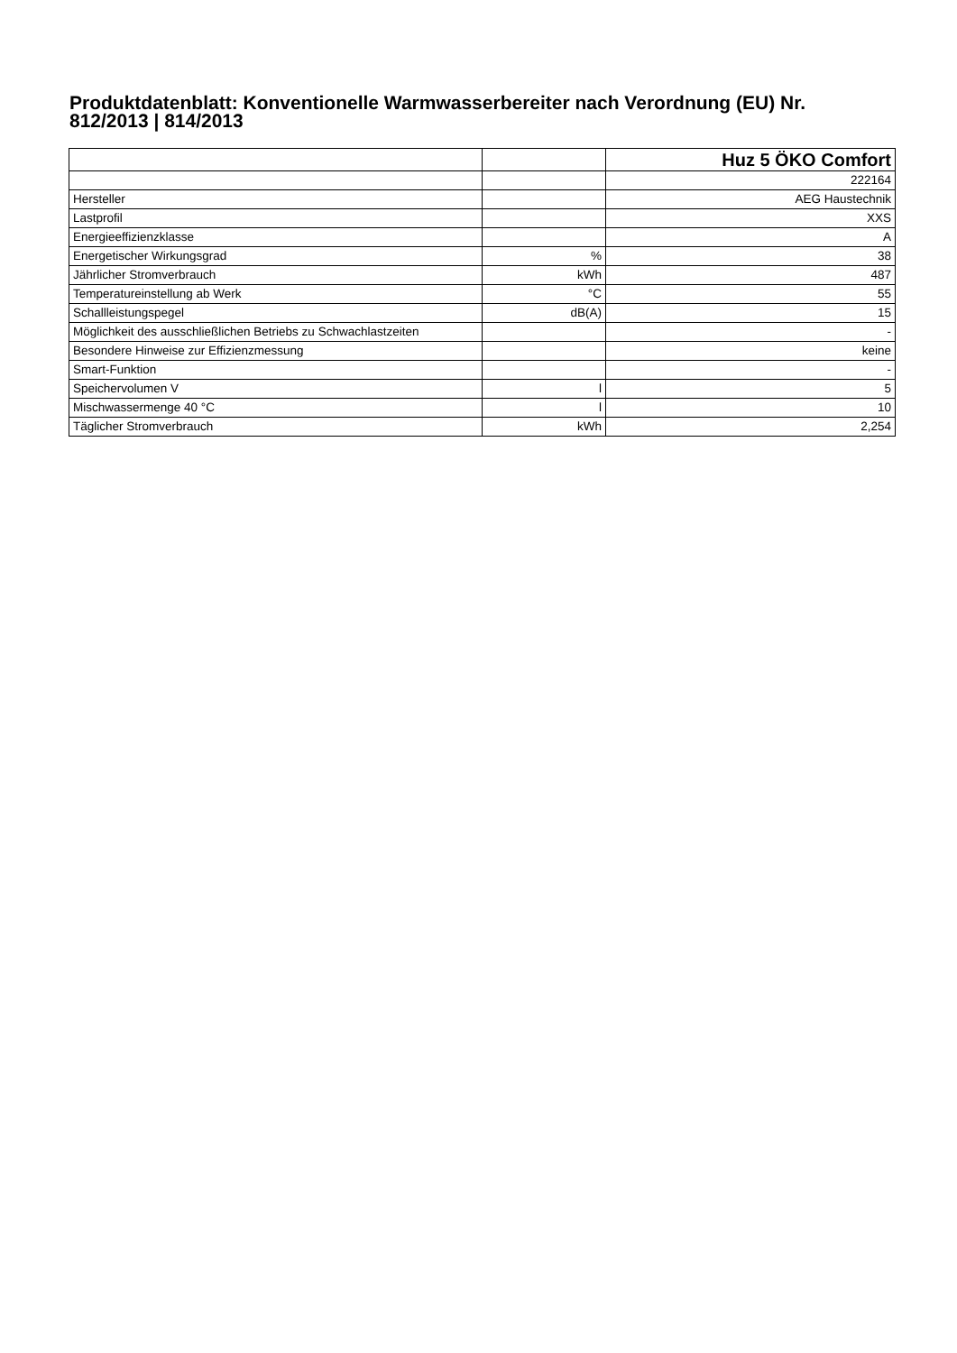Produktdatenblatt: Konventionelle Warmwasserbereiter nach Verordnung (EU) Nr. 812/2013 | 814/2013
| | | Huz 5 ÖKO Comfort |
| | | 222164 |
| Hersteller | | AEG Haustechnik |
| Lastprofil | | XXS |
| Energieeffizienzklasse | | A |
| Energetischer Wirkungsgrad | % | 38 |
| Jährlicher Stromverbrauch | kWh | 487 |
| Temperatureinstellung ab Werk | °C | 55 |
| Schallleistungspegel | dB(A) | 15 |
| Möglichkeit des ausschließlichen Betriebs zu Schwachlastzeiten | | - |
| Besondere Hinweise zur Effizienzmessung | | keine |
| Smart-Funktion | | - |
| Speichervolumen V | l | 5 |
| Mischwassermenge 40 °C | l | 10 |
| Täglicher Stromverbrauch | kWh | 2,254 |